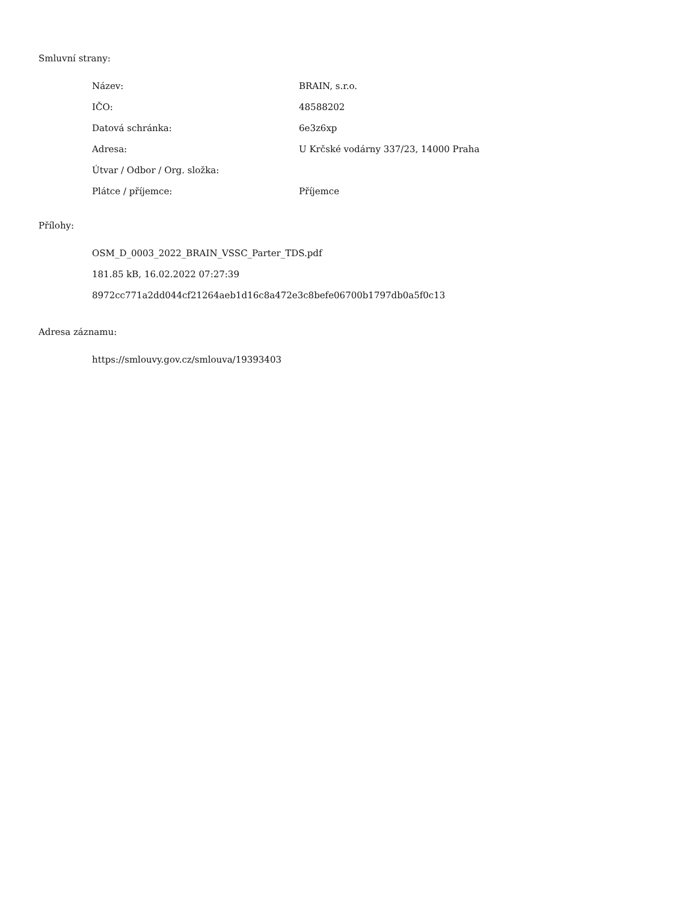Smluvní strany:
| Název: | BRAIN, s.r.o. |
| IČO: | 48588202 |
| Datová schránka: | 6e3z6xp |
| Adresa: | U Krčské vodárny 337/23, 14000 Praha |
| Útvar / Odbor / Org. složka: | |
| Plátce / příjemce: | Příjemce |
Přílohy:
OSM_D_0003_2022_BRAIN_VSSC_Parter_TDS.pdf
181.85 kB, 16.02.2022 07:27:39
8972cc771a2dd044cf21264aeb1d16c8a472e3c8befe06700b1797db0a5f0c13
Adresa záznamu:
https://smlouvy.gov.cz/smlouva/19393403